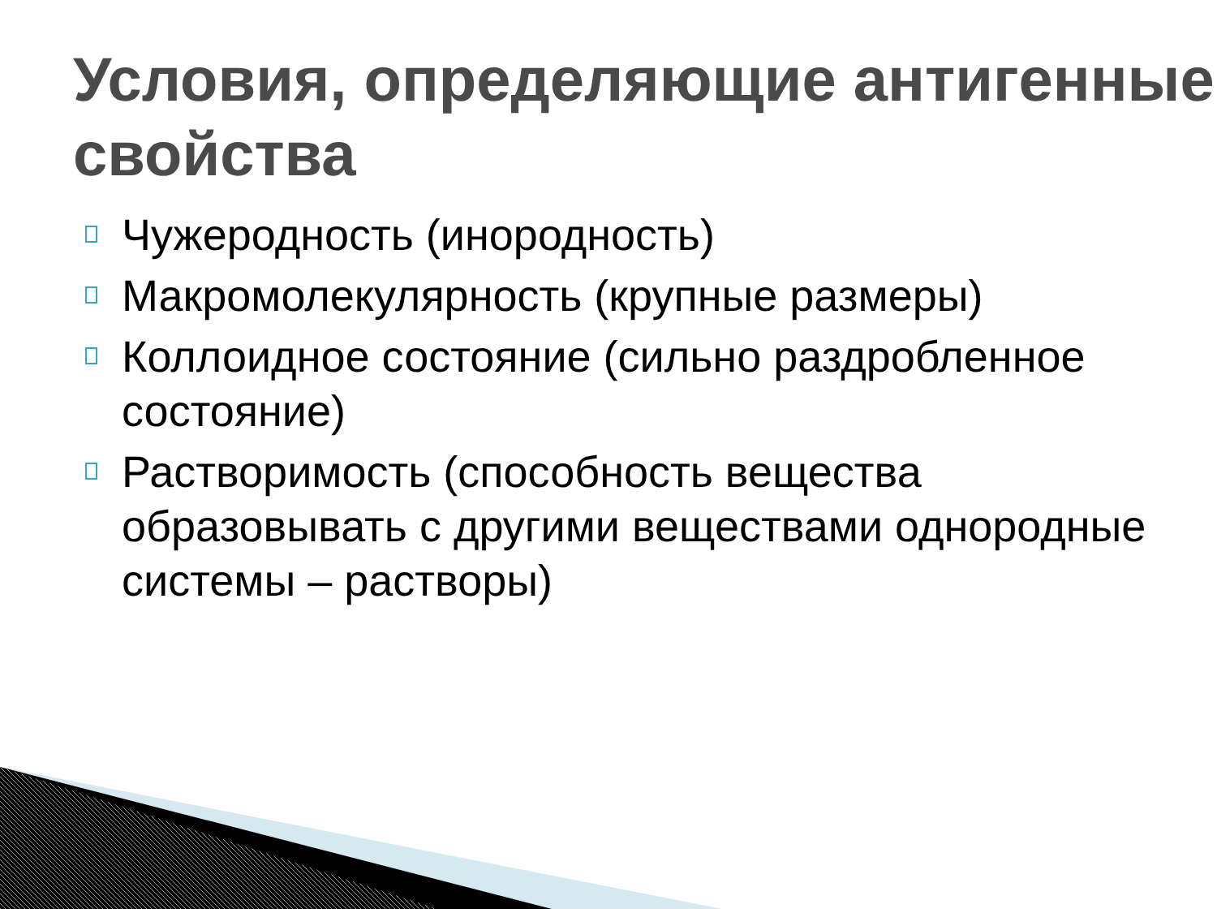Условия, определяющие антигенные свойства
Чужеродность (инородность)
Макромолекулярность (крупные размеры)
Коллоидное состояние (сильно раздробленное состояние)
Растворимость (способность вещества образовывать с другими веществами однородные системы – растворы)